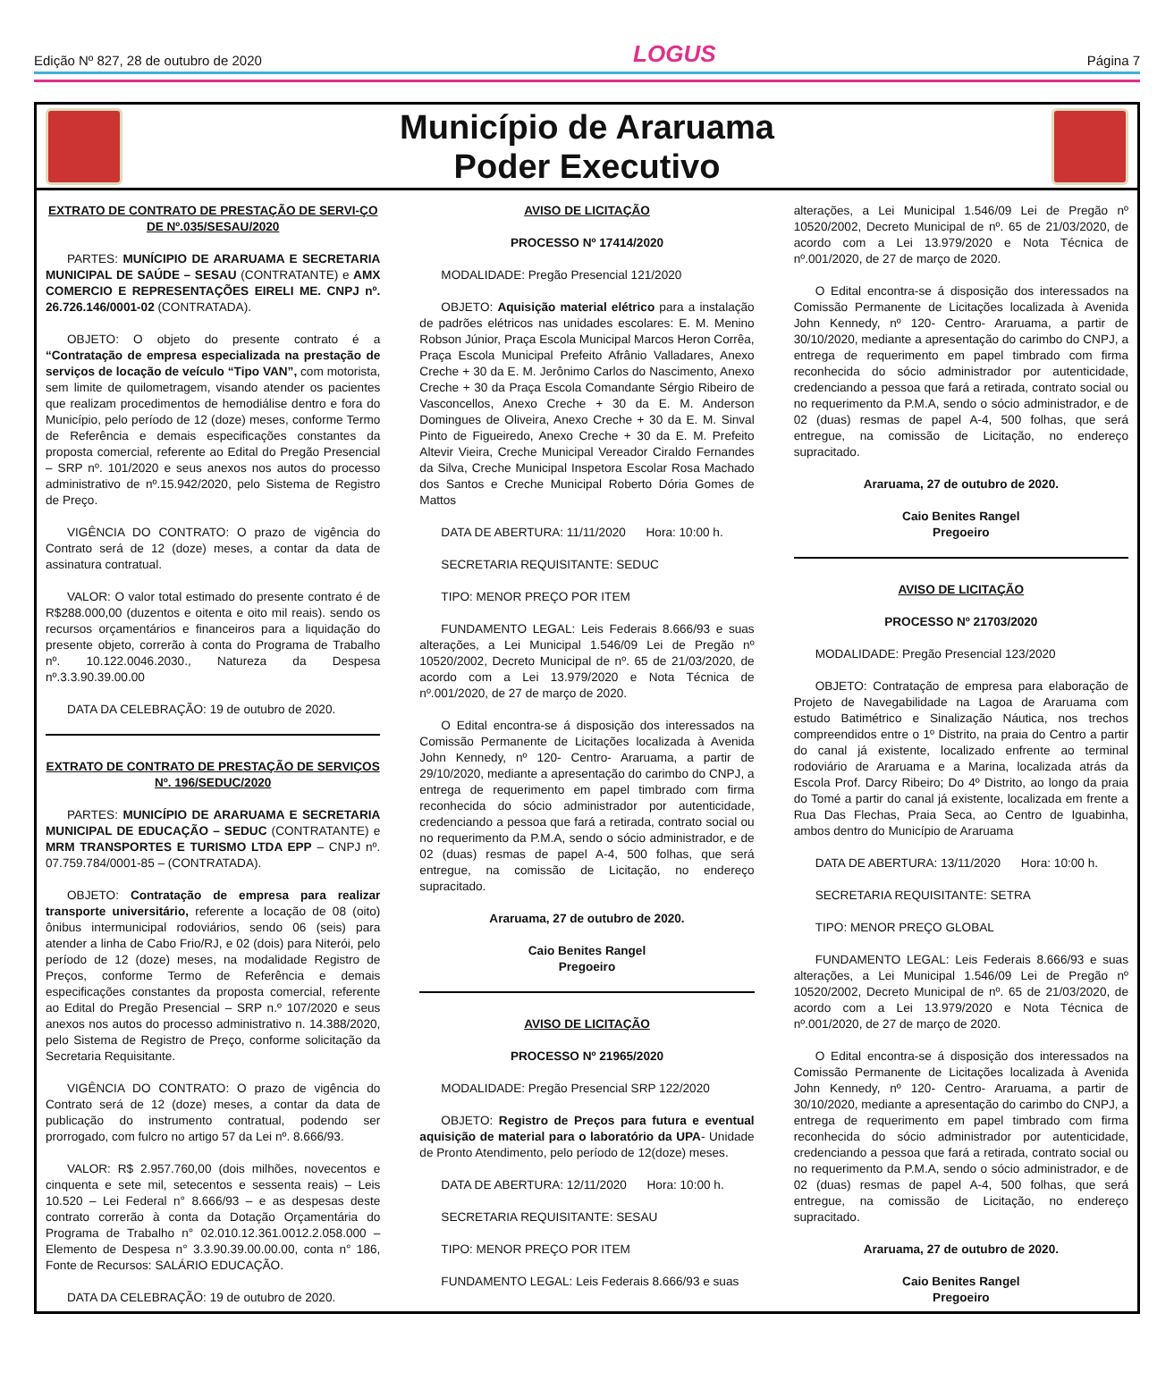Edição Nº 827, 28 de outubro de 2020 LOGUS Página 7
Município de Araruama
Poder Executivo
EXTRATO DE CONTRATO DE PRESTAÇÃO DE SERVI-ÇO DE Nº.035/SESAU/2020
PARTES: MUNÍCIPIO DE ARARUAMA E SECRETARIA MUNICIPAL DE SAÚDE – SESAU (CONTRATANTE) e AMX COMERCIO E REPRESENTAÇÕES EIRELI ME. CNPJ nº. 26.726.146/0001-02 (CONTRATADA).
OBJETO: O objeto do presente contrato é a “Contratação de empresa especializada na prestação de serviços de locação de veículo “Tipo VAN”, com motorista, sem limite de quilometragem, visando atender os pacientes que realizam procedimentos de hemodiálise dentro e fora do Município, pelo período de 12 (doze) meses, conforme Termo de Referência e demais especificações constantes da proposta comercial, referente ao Edital do Pregão Presencial – SRP nº. 101/2020 e seus anexos nos autos do processo administrativo de nº.15.942/2020, pelo Sistema de Registro de Preço.
VIGÊNCIA DO CONTRATO: O prazo de vigência do Contrato será de 12 (doze) meses, a contar da data de assinatura contratual.
VALOR: O valor total estimado do presente contrato é de R$288.000,00 (duzentos e oitenta e oito mil reais). sendo os recursos orçamentários e financeiros para a liquidação do presente objeto, correrão à conta do Programa de Trabalho nº. 10.122.0046.2030., Natureza da Despesa nº.3.3.90.39.00.00
DATA DA CELEBRAÇÃO: 19 de outubro de 2020.
EXTRATO DE CONTRATO DE PRESTAÇÃO DE SERVIÇOS Nº. 196/SEDUC/2020
PARTES: MUNICÍPIO DE ARARUAMA E SECRETARIA MUNICIPAL DE EDUCAÇÃO – SEDUC (CONTRATANTE) e MRM TRANSPORTES E TURISMO LTDA EPP – CNPJ nº. 07.759.784/0001-85 – (CONTRATADA).
OBJETO: Contratação de empresa para realizar transporte universitário, referente a locação de 08 (oito) ônibus intermunicipal rodoviários, sendo 06 (seis) para atender a linha de Cabo Frio/RJ, e 02 (dois) para Niterói, pelo período de 12 (doze) meses, na modalidade Registro de Preços, conforme Termo de Referência e demais especificações constantes da proposta comercial, referente ao Edital do Pregão Presencial – SRP n.º 107/2020 e seus anexos nos autos do processo administrativo n. 14.388/2020, pelo Sistema de Registro de Preço, conforme solicitação da Secretaria Requisitante.
VIGÊNCIA DO CONTRATO: O prazo de vigência do Contrato será de 12 (doze) meses, a contar da data de publicação do instrumento contratual, podendo ser prorrogado, com fulcro no artigo 57 da Lei nº. 8.666/93.
VALOR: R$ 2.957.760,00 (dois milhões, novecentos e cinquenta e sete mil, setecentos e sessenta reais) – Leis 10.520 – Lei Federal n° 8.666/93 – e as despesas deste contrato correrão à conta da Dotação Orçamentária do Programa de Trabalho n° 02.010.12.361.0012.2.058.000 – Elemento de Despesa n° 3.3.90.39.00.00.00, conta n° 186, Fonte de Recursos: SALÁRIO EDUCAÇÃO.
DATA DA CELEBRAÇÃO: 19 de outubro de 2020.
AVISO DE LICITAÇÃO
PROCESSO Nº 17414/2020
MODALIDADE: Pregão Presencial 121/2020
OBJETO: Aquisição material elétrico para a instalação de padrões elétricos nas unidades escolares: E. M. Menino Robson Júnior, Praça Escola Municipal Marcos Heron Corrêa, Praça Escola Municipal Prefeito Afrânio Valladares, Anexo Creche + 30 da E. M. Jerônimo Carlos do Nascimento, Anexo Creche + 30 da Praça Escola Comandante Sérgio Ribeiro de Vasconcellos, Anexo Creche + 30 da E. M. Anderson Domingues de Oliveira, Anexo Creche + 30 da E. M. Sinval Pinto de Figueiredo, Anexo Creche + 30 da E. M. Prefeito Altevir Vieira, Creche Municipal Vereador Ciraldo Fernandes da Silva, Creche Municipal Inspetora Escolar Rosa Machado dos Santos e Creche Municipal Roberto Dória Gomes de Mattos
DATA DE ABERTURA: 11/11/2020 Hora: 10:00 h.
SECRETARIA REQUISITANTE: SEDUC
TIPO: MENOR PREÇO POR ITEM
FUNDAMENTO LEGAL: Leis Federais 8.666/93 e suas alterações, a Lei Municipal 1.546/09 Lei de Pregão nº 10520/2002, Decreto Municipal de nº. 65 de 21/03/2020, de acordo com a Lei 13.979/2020 e Nota Técnica de nº.001/2020, de 27 de março de 2020.
O Edital encontra-se á disposição dos interessados na Comissão Permanente de Licitações localizada à Avenida John Kennedy, nº 120- Centro- Araruama, a partir de 29/10/2020, mediante a apresentação do carimbo do CNPJ, a entrega de requerimento em papel timbrado com firma reconhecida do sócio administrador por autenticidade, credenciando a pessoa que fará a retirada, contrato social ou no requerimento da P.M.A, sendo o sócio administrador, e de 02 (duas) resmas de papel A-4, 500 folhas, que será entregue, na comissão de Licitação, no endereço supracitado.
Araruama, 27 de outubro de 2020.
Caio Benites Rangel
Pregoeiro
AVISO DE LICITAÇÃO
PROCESSO Nº 21965/2020
MODALIDADE: Pregão Presencial SRP 122/2020
OBJETO: Registro de Preços para futura e eventual aquisição de material para o laboratório da UPA- Unidade de Pronto Atendimento, pelo período de 12(doze) meses.
DATA DE ABERTURA: 12/11/2020 Hora: 10:00 h.
SECRETARIA REQUISITANTE: SESAU
TIPO: MENOR PREÇO POR ITEM
FUNDAMENTO LEGAL: Leis Federais 8.666/93 e suas
alterações, a Lei Municipal 1.546/09 Lei de Pregão nº 10520/2002, Decreto Municipal de nº. 65 de 21/03/2020, de acordo com a Lei 13.979/2020 e Nota Técnica de nº.001/2020, de 27 de março de 2020.
O Edital encontra-se á disposição dos interessados na Comissão Permanente de Licitações localizada à Avenida John Kennedy, nº 120- Centro- Araruama, a partir de 30/10/2020, mediante a apresentação do carimbo do CNPJ, a entrega de requerimento em papel timbrado com firma reconhecida do sócio administrador por autenticidade, credenciando a pessoa que fará a retirada, contrato social ou no requerimento da P.M.A, sendo o sócio administrador, e de 02 (duas) resmas de papel A-4, 500 folhas, que será entregue, na comissão de Licitação, no endereço supracitado.
Araruama, 27 de outubro de 2020.
Caio Benites Rangel
Pregoeiro
AVISO DE LICITAÇÃO
PROCESSO Nº 21703/2020
MODALIDADE: Pregão Presencial 123/2020
OBJETO: Contratação de empresa para elaboração de Projeto de Navegabilidade na Lagoa de Araruama com estudo Batimétrico e Sinalização Náutica, nos trechos compreendidos entre o 1º Distrito, na praia do Centro a partir do canal já existente, localizado enfrente ao terminal rodoviário de Araruama e a Marina, localizada atrás da Escola Prof. Darcy Ribeiro; Do 4º Distrito, ao longo da praia do Tomé a partir do canal já existente, localizada em frente a Rua Das Flechas, Praia Seca, ao Centro de Iguabinha, ambos dentro do Município de Araruama
DATA DE ABERTURA: 13/11/2020 Hora: 10:00 h.
SECRETARIA REQUISITANTE: SETRA
TIPO: MENOR PREÇO GLOBAL
FUNDAMENTO LEGAL: Leis Federais 8.666/93 e suas alterações, a Lei Municipal 1.546/09 Lei de Pregão nº 10520/2002, Decreto Municipal de nº. 65 de 21/03/2020, de acordo com a Lei 13.979/2020 e Nota Técnica de nº.001/2020, de 27 de março de 2020.
O Edital encontra-se á disposição dos interessados na Comissão Permanente de Licitações localizada à Avenida John Kennedy, nº 120- Centro- Araruama, a partir de 30/10/2020, mediante a apresentação do carimbo do CNPJ, a entrega de requerimento em papel timbrado com firma reconhecida do sócio administrador por autenticidade, credenciando a pessoa que fará a retirada, contrato social ou no requerimento da P.M.A, sendo o sócio administrador, e de 02 (duas) resmas de papel A-4, 500 folhas, que será entregue, na comissão de Licitação, no endereço supracitado.
Araruama, 27 de outubro de 2020.
Caio Benites Rangel
Pregoeiro